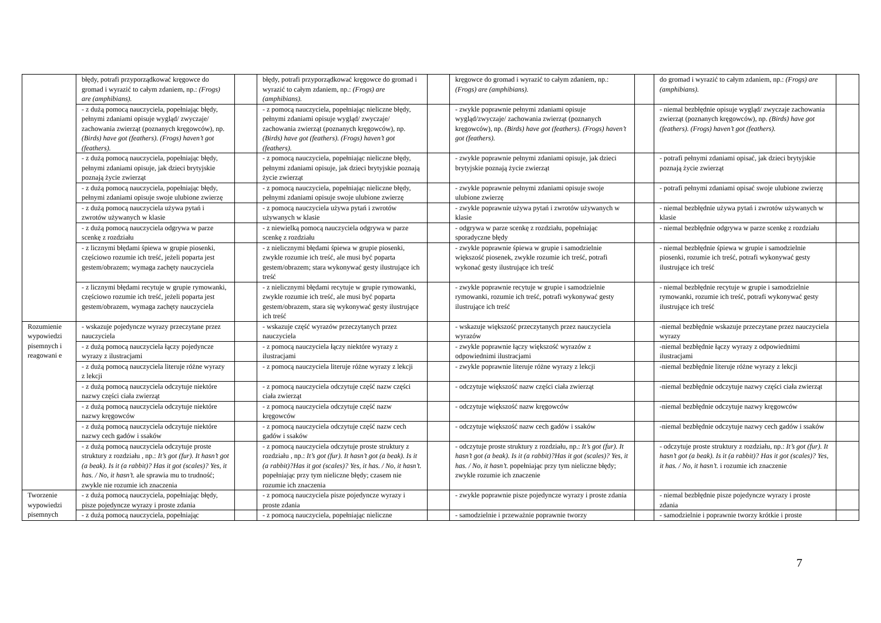| | błędy, potrafi przyporządkować kręgowce do gromad i wyrazić to całym zdaniem, np.: (Frogs) are (amphibians). | | błędy, potrafi przyporządkować kręgowce do gromad i wyrazić to całym zdaniem, np.: (Frogs) are (amphibians). | | kręgowce do gromad i wyrazić to całym zdaniem, np.: (Frogs) are (amphibians). | | do gromad i wyrazić to całym zdaniem, np.: (Frogs) are (amphibians). | |
| | - z dużą pomocą nauczyciela, popełniając błędy, pełnymi zdaniami opisuje wygląd/ zwyczaje/ zachowania zwierząt (poznanych kręgowców), np. (Birds) have got (feathers). (Frogs) haven’t got (feathers). | | - z pomocą nauczyciela, popełniając nieliczne błędy, pełnymi zdaniami opisuje wygląd/ zwyczaje/ zachowania zwierząt (poznanych kręgowców), np. (Birds) have got (feathers). (Frogs) haven’t got (feathers). | | - zwykle poprawnie pełnymi zdaniami opisuje wygląd/zwyczaje/ zachowania zwierząt (poznanych kręgowców), np. (Birds) have got (feathers). (Frogs) haven’t got (feathers). | | - niemal bezbłędnie opisuje wygląd/ zwyczaje zachowania zwierząt (poznanych kręgowców), np. (Birds) have got (feathers). (Frogs) haven’t got (feathers). | |
| | - z dużą pomocą nauczyciela, popełniając błędy, pełnymi zdaniami opisuje, jak dzieci brytyjskie poznają życie zwierząt | | - z pomocą nauczyciela, popełniając nieliczne błędy, pełnymi zdaniami opisuje, jak dzieci brytyjskie poznają życie zwierząt | | - zwykle poprawnie pełnymi zdaniami opisuje, jak dzieci brytyjskie poznają życie zwierząt | | - potrafi pełnymi zdaniami opisać, jak dzieci brytyjskie poznają życie zwierząt | |
| | - z dużą pomocą nauczyciela, popełniając błędy, pełnymi zdaniami opisuje swoje ulubione zwierzę | | - z pomocą nauczyciela, popełniając nieliczne błędy, pełnymi zdaniami opisuje swoje ulubione zwierzę | | - zwykle poprawnie pełnymi zdaniami opisuje swoje ulubione zwierzę | | - potrafi pełnymi zdaniami opisać swoje ulubione zwierzę | |
| | - z dużą pomocą nauczyciela używa pytań i zwrotów używanych w klasie | | - z pomocą nauczyciela używa pytań i zwrotów używanych w klasie | | - zwykle poprawnie używa pytań i zwrotów używanych w klasie | | - niemal bezbłędnie używa pytań i zwrotów używanych w klasie | |
| | - z dużą pomocą nauczyciela odgrywa w parze scenkę z rozdziału | | - z niewielką pomocą nauczyciela odgrywa w parze scenkę z rozdziału | | - odgrywa w parze scenkę z rozdziału, popełniając sporadyczne błędy | | - niemal bezbłędnie odgrywa w parze scenkę z rozdziału | |
| | - z licznymi błędami śpiewa w grupie piosenki, częściowo rozumie ich treść, jeżeli poparta jest gestem/obrazem; wymaga zachęty nauczyciela | | - z nielicznymi błędami śpiewa w grupie piosenki, zwykle rozumie ich treść, ale musi być poparta gestem/obrazem; stara wykonywać gesty ilustrujące ich treść | | - zwykle poprawnie śpiewa w grupie i samodzielnie większość piosenek, zwykle rozumie ich treść, potrafi wykonać gesty ilustrujące ich treść | | - niemal bezbłędnie śpiewa w grupie i samodzielnie piosenki, rozumie ich treść, potrafi wykonywać gesty ilustrujące ich treść | |
| | - z licznymi błędami recytuje w grupie rymowanki, częściowo rozumie ich treść, jeżeli poparta jest gestem/obrazem, wymaga zachęty nauczyciela | | - z nielicznymi błędami recytuje w grupie rymowanki, zwykle rozumie ich treść, ale musi być poparta gestem/obrazem, stara się wykonywać gesty ilustrujące ich treść | | - zwykle poprawnie recytuje w grupie i samodzielnie rymowanki, rozumie ich treść, potrafi wykonywać gesty ilustrujące ich treść | | - niemal bezbłędnie recytuje w grupie i samodzielnie rymowanki, rozumie ich treść, potrafi wykonywać gesty ilustrujące ich treść | |
| Rozumienie wypowiedzi pisemnych i reagowani e | - wskazuje pojedyncze wyrazy przeczytane przez nauczyciela | | - wskazuje część wyrazów przeczytanych przez nauczyciela | | - wskazuje większość przeczytanych przez nauczyciela wyrazów | | -niemal bezbłędnie wskazuje przeczytane przez nauczyciela wyrazy | |
| | - z dużą pomocą nauczyciela łączy pojedyncze wyrazy z ilustracjami | | - z pomocą nauczyciela łączy niektóre wyrazy z ilustracjami | | - zwykle poprawnie łączy większość wyrazów z odpowiednimi ilustracjami | | -niemal bezbłędnie łączy wyrazy z odpowiednimi ilustracjami | |
| | - z dużą pomocą nauczyciela literuje różne wyrazy z lekcji | | - z pomocą nauczyciela literuje różne wyrazy z lekcji | | - zwykle poprawnie literuje różne wyrazy z lekcji | | -niemal bezbłędnie literuje różne wyrazy z lekcji | |
| | - z dużą pomocą nauczyciela odczytuje niektóre nazwy części ciała zwierząt | | - z pomocą nauczyciela odczytuje część nazw części ciała zwierząt | | - odczytuje większość nazw części ciała zwierząt | | -niemal bezbłędnie odczytuje nazwy części ciała zwierząt | |
| | - z dużą pomocą nauczyciela odczytuje niektóre nazwy kręgowców | | - z pomocą nauczyciela odczytuje część nazw kręgowców | | - odczytuje większość nazw kręgowców | | -niemal bezbłędnie odczytuje nazwy kręgowców | |
| | - z dużą pomocą nauczyciela odczytuje niektóre nazwy cech gadów i ssaków | | - z pomocą nauczyciela odczytuje część nazw cech gadów i ssaków | | - odczytuje większość nazw cech gadów i ssaków | | -niemal bezbłędnie odczytuje nazwy cech gadów i ssaków | |
| | - z dużą pomocą nauczyciela odczytuje proste struktury z rozdziału , np.: It’s got (fur). It hasn’t got (a beak). Is it (a rabbit)? Has it got (scales)? Yes, it has. / No, it hasn’t. ale sprawia mu to trudność; zwykle nie rozumie ich znaczenia | | - z pomocą nauczyciela odczytuje proste struktury z rozdziału , np.: It’s got (fur). It hasn’t got (a beak). Is it (a rabbit)?Has it got (scales)? Yes, it has. / No, it hasn’t. popełniając przy tym nieliczne błędy; czasem nie rozumie ich znaczenia | | - odczytuje proste struktury z rozdziału, np.: It’s got (fur). It hasn’t got (a beak). Is it (a rabbit)?Has it got (scales)? Yes, it has. / No, it hasn’t. popełniając przy tym nieliczne błędy; zwykle rozumie ich znaczenie | | - odczytuje proste struktury z rozdziału, np.: It’s got (fur). It hasn’t got (a beak). Is it (a rabbit)? Has it got (scales)? Yes, it has. / No, it hasn’t. i rozumie ich znaczenie | |
| Tworzenie wypowiedzi pisemnych | - z dużą pomocą nauczyciela, popełniając błędy, pisze pojedyncze wyrazy i proste zdania | | - z pomocą nauczyciela pisze pojedyncze wyrazy i proste zdania | | - zwykle poprawnie pisze pojedyncze wyrazy i proste zdania | | - niemal bezbłędnie pisze pojedyncze wyrazy i proste zdania | |
| | - z dużą pomocą nauczyciela, popełniając | | - z pomocą nauczyciela, popełniając nieliczne | | - samodzielnie i przeważnie poprawnie tworzy | | - samodzielnie i poprawnie tworzy krótkie i proste | |
7